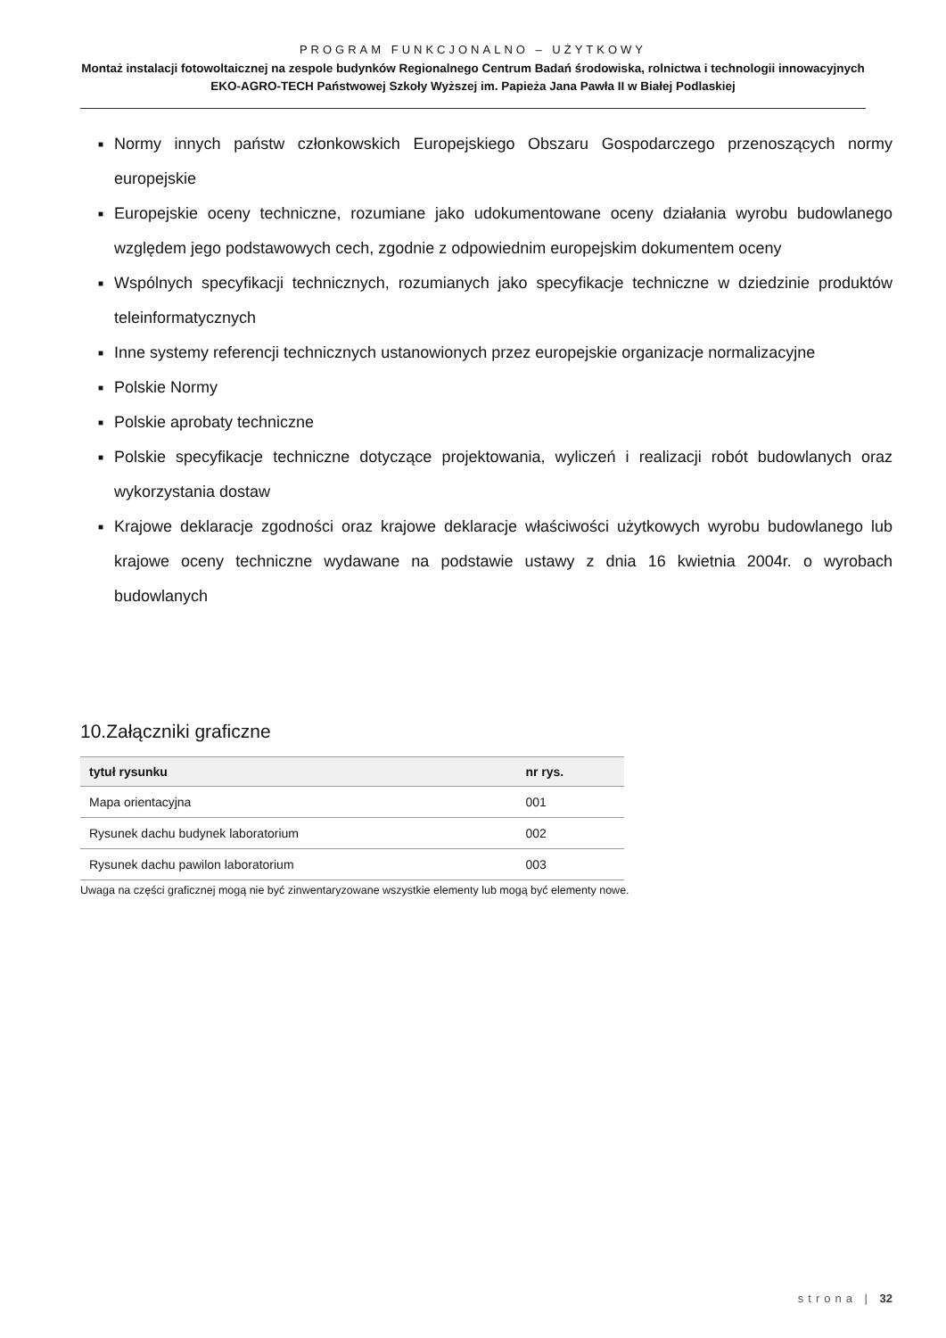PROGRAM FUNKCJONALNO – UŻYTKOWY
Montaż instalacji fotowoltaicznej na zespole budynków Regionalnego Centrum Badań środowiska, rolnictwa i technologii innowacyjnych EKO-AGRO-TECH Państwowej Szkoły Wyższej im. Papieża Jana Pawła II w Białej Podlaskiej
■ Normy innych państw członkowskich Europejskiego Obszaru Gospodarczego przenoszących normy europejskie
■ Europejskie oceny techniczne, rozumiane jako udokumentowane oceny działania wyrobu budowlanego względem jego podstawowych cech, zgodnie z odpowiednim europejskim dokumentem oceny
■ Wspólnych specyfikacji technicznych, rozumianych jako specyfikacje techniczne w dziedzinie produktów teleinformatycznych
■ Inne systemy referencji technicznych ustanowionych przez europejskie organizacje normalizacyjne
■ Polskie Normy
■ Polskie aprobaty techniczne
■ Polskie specyfikacje techniczne dotyczące projektowania, wyliczeń i realizacji robót budowlanych oraz wykorzystania dostaw
■ Krajowe deklaracje zgodności oraz krajowe deklaracje właściwości użytkowych wyrobu budowlanego lub krajowe oceny techniczne wydawane na podstawie ustawy z dnia 16 kwietnia 2004r. o wyrobach budowlanych
10.Załączniki graficzne
| tytuł rysunku | nr rys. |
| --- | --- |
| Mapa orientacyjna | 001 |
| Rysunek dachu budynek laboratorium | 002 |
| Rysunek dachu pawilon laboratorium | 003 |
Uwaga na części graficznej mogą nie być zinwentaryzowane wszystkie elementy lub mogą być elementy nowe.
strona | 32